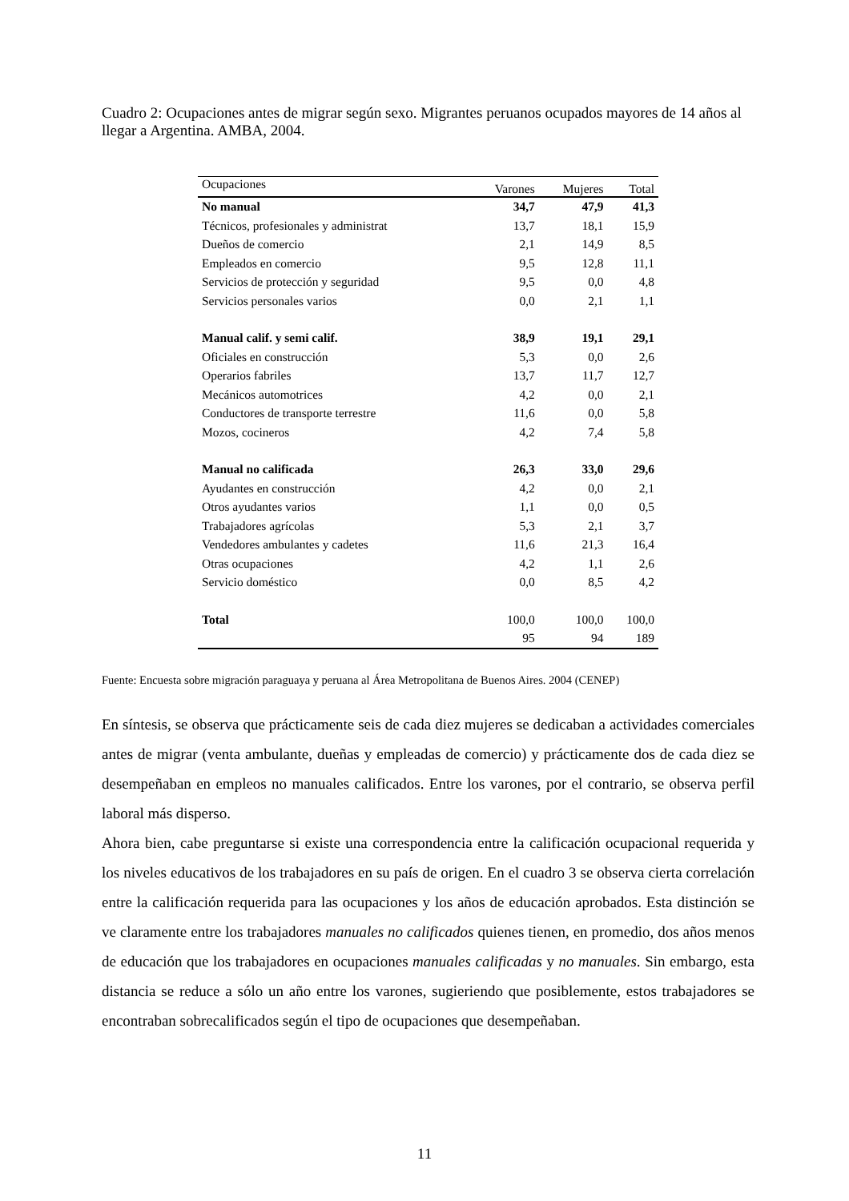Cuadro 2: Ocupaciones antes de migrar según sexo. Migrantes peruanos ocupados mayores de 14 años al llegar a Argentina. AMBA, 2004.
| Ocupaciones | Varones | Mujeres | Total |
| --- | --- | --- | --- |
| No manual | 34,7 | 47,9 | 41,3 |
| Técnicos, profesionales y administrat | 13,7 | 18,1 | 15,9 |
| Dueños de comercio | 2,1 | 14,9 | 8,5 |
| Empleados en comercio | 9,5 | 12,8 | 11,1 |
| Servicios de protección y seguridad | 9,5 | 0,0 | 4,8 |
| Servicios personales varios | 0,0 | 2,1 | 1,1 |
| Manual calif. y semi calif. | 38,9 | 19,1 | 29,1 |
| Oficiales en construcción | 5,3 | 0,0 | 2,6 |
| Operarios fabriles | 13,7 | 11,7 | 12,7 |
| Mecánicos automotrices | 4,2 | 0,0 | 2,1 |
| Conductores de transporte terrestre | 11,6 | 0,0 | 5,8 |
| Mozos, cocineros | 4,2 | 7,4 | 5,8 |
| Manual no calificada | 26,3 | 33,0 | 29,6 |
| Ayudantes en construcción | 4,2 | 0,0 | 2,1 |
| Otros ayudantes varios | 1,1 | 0,0 | 0,5 |
| Trabajadores agrícolas | 5,3 | 2,1 | 3,7 |
| Vendedores ambulantes y cadetes | 11,6 | 21,3 | 16,4 |
| Otras ocupaciones | 4,2 | 1,1 | 2,6 |
| Servicio doméstico | 0,0 | 8,5 | 4,2 |
| Total | 100,0 | 100,0 | 100,0 |
| | 95 | 94 | 189 |
Fuente: Encuesta sobre migración paraguaya y peruana al Área Metropolitana de Buenos Aires. 2004 (CENEP)
En síntesis, se observa que prácticamente seis de cada diez mujeres se dedicaban a actividades comerciales antes de migrar (venta ambulante, dueñas y empleadas de comercio) y prácticamente dos de cada diez se desempeñaban en empleos no manuales calificados. Entre los varones, por el contrario, se observa perfil laboral más disperso.
Ahora bien, cabe preguntarse si existe una correspondencia entre la calificación ocupacional requerida y los niveles educativos de los trabajadores en su país de origen. En el cuadro 3 se observa cierta correlación entre la calificación requerida para las ocupaciones y los años de educación aprobados. Esta distinción se ve claramente entre los trabajadores manuales no calificados quienes tienen, en promedio, dos años menos de educación que los trabajadores en ocupaciones manuales calificadas y no manuales. Sin embargo, esta distancia se reduce a sólo un año entre los varones, sugieriendo que posiblemente, estos trabajadores se encontraban sobrecalificados según el tipo de ocupaciones que desempeñaban.
11